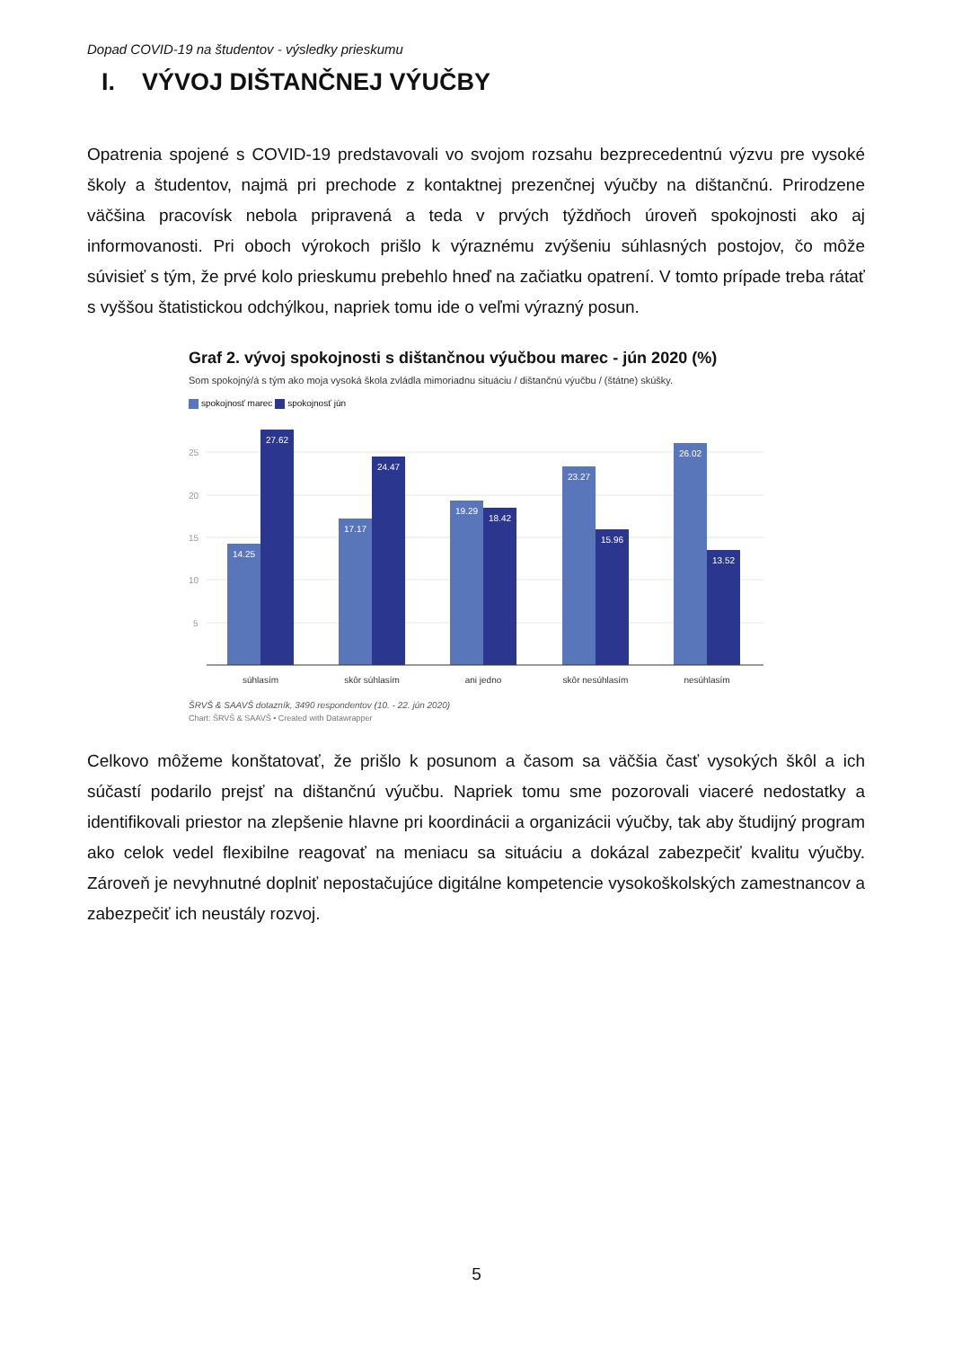Dopad COVID-19 na študentov - výsledky prieskumu
I. VÝVOJ DIŠTANČNEJ VÝUČBY
Opatrenia spojené s COVID-19 predstavovali vo svojom rozsahu bezprecedentnú výzvu pre vysoké školy a študentov, najmä pri prechode z kontaktnej prezenčnej výučby na dištančnú. Prirodzene väčšina pracovísk nebola pripravená a teda v prvých týždňoch úroveň spokojnosti ako aj informovanosti. Pri oboch výrokoch prišlo k výraznému zvýšeniu súhlasných postojov, čo môže súvisieť s tým, že prvé kolo prieskumu prebehlo hneď na začiatku opatrení. V tomto prípade treba rátať s vyššou štatistickou odchýlkou, napriek tomu ide o veľmi výrazný posun.
Graf 2. vývoj spokojnosti s dištančnou výučbou marec - jún 2020 (%)
Som spokojný/á s tým ako moja vysoká škola zvládla mimoriadnu situáciu / dištančnú výučbu / (štátne) skúšky.
spokojnosť marec spokojnosť jún
25
20
15
10
5
14.25
27.62
17.17
24.47
19.29
18.42
23.27
15.96
26.02
13.52
súhlasím
skôr súhlasím
ani jedno
skôr nesúhlasím
nesúhlasím
ŠRVŠ & SAAVŠ dotazník, 3490 respondentov (10. - 22. jún 2020)
Chart: ŠRVŠ & SAAVŠ • Created with Datawrapper
Celkovo môžeme konštatovať, že prišlo k posunom a časom sa väčšia časť vysokých škôl a ich súčastí podarilo prejsť na dištančnú výučbu. Napriek tomu sme pozorovali viaceré nedostatky a identifikovali priestor na zlepšenie hlavne pri koordinácii a organizácii výučby, tak aby študijný program ako celok vedel flexibilne reagovať na meniacu sa situáciu a dokázal zabezpečiť kvalitu výučby. Zároveň je nevyhnutné doplniť nepostačujúce digitálne kompetencie vysokoškolských zamestnancov a zabezpečiť ich neustály rozvoj.
5